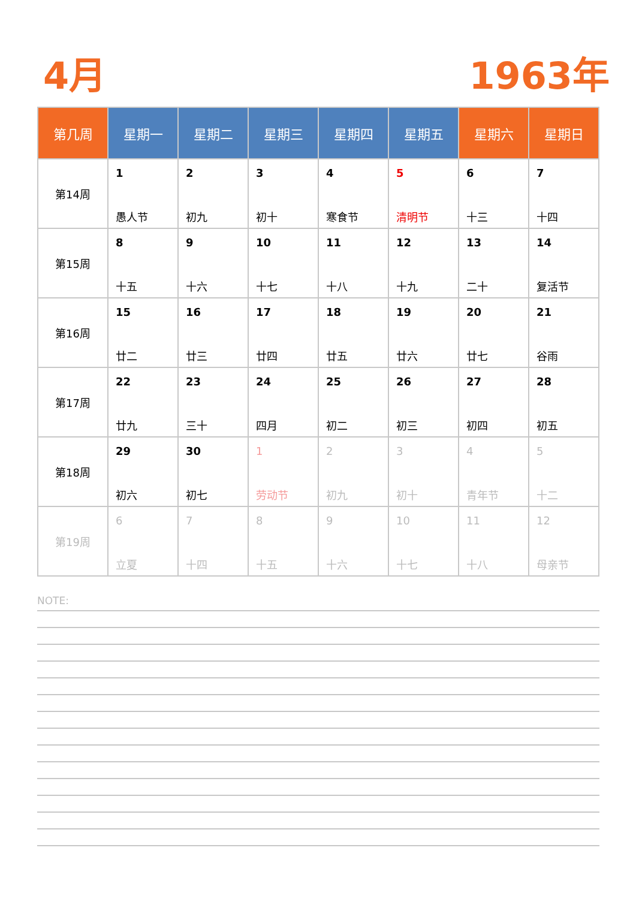4月 1963年
| 第几周 | 星期一 | 星期二 | 星期三 | 星期四 | 星期五 | 星期六 | 星期日 |
| --- | --- | --- | --- | --- | --- | --- | --- |
| 第14周 | 1 愚人节 | 2 初九 | 3 初十 | 4 寒食节 | 5 清明节 | 6 十三 | 7 十四 |
| 第15周 | 8 十五 | 9 十六 | 10 十七 | 11 十八 | 12 十九 | 13 二十 | 14 复活节 |
| 第16周 | 15 廿二 | 16 廿三 | 17 廿四 | 18 廿五 | 19 廿六 | 20 廿七 | 21 谷雨 |
| 第17周 | 22 廿九 | 23 三十 | 24 四月 | 25 初二 | 26 初三 | 27 初四 | 28 初五 |
| 第18周 | 29 初六 | 30 初七 | 1 劳动节 | 2 初九 | 3 初十 | 4 青年节 | 5 十二 |
| 第19周 | 6 立夏 | 7 十四 | 8 十五 | 9 十六 | 10 十七 | 11 十八 | 12 母亲节 |
NOTE: